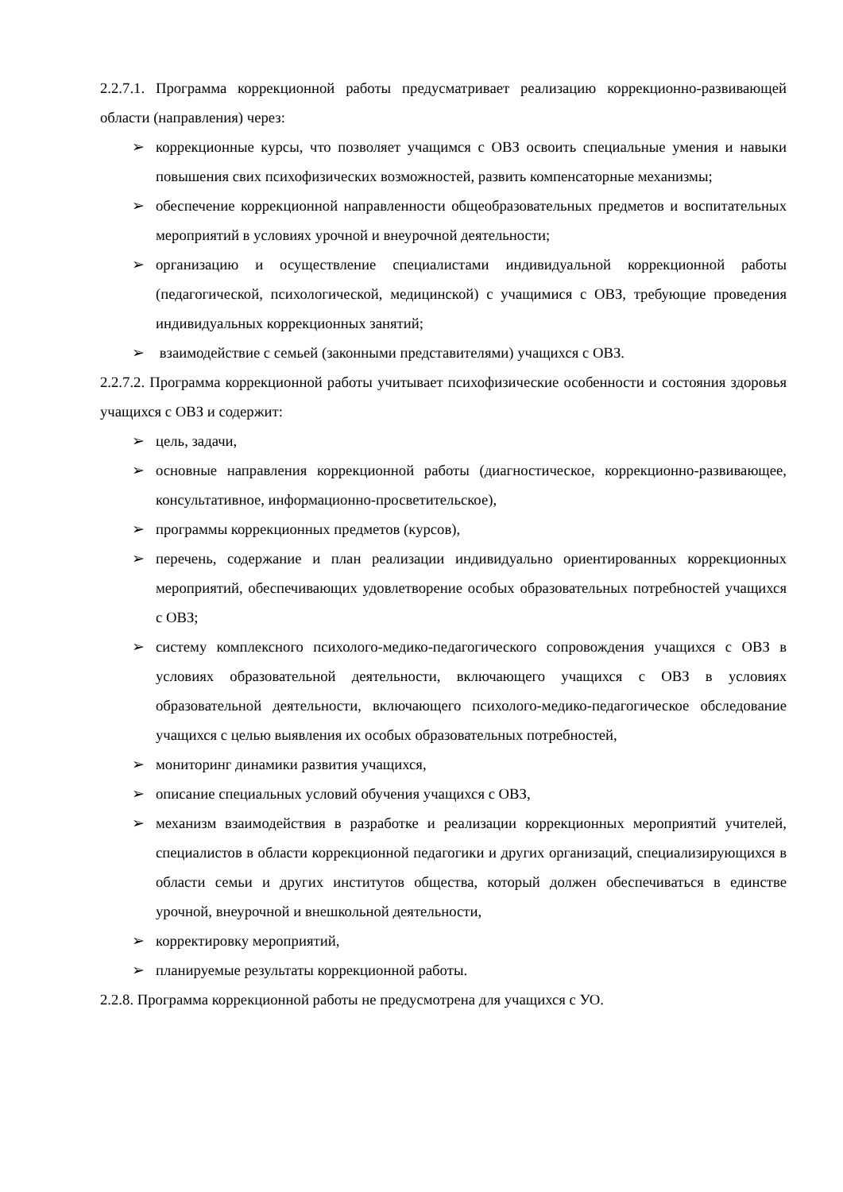2.2.7.1. Программа коррекционной работы предусматривает реализацию коррекционно-развивающей области (направления) через:
➢ коррекционные курсы, что позволяет учащимся с ОВЗ освоить специальные умения и навыки повышения свих психофизических возможностей, развить компенсаторные механизмы;
➢ обеспечение коррекционной направленности общеобразовательных предметов и воспитательных мероприятий в условиях урочной и внеурочной деятельности;
➢ организацию и осуществление специалистами индивидуальной коррекционной работы (педагогической, психологической, медицинской) с учащимися с ОВЗ, требующие проведения индивидуальных коррекционных занятий;
➢ взаимодействие с семьей (законными представителями) учащихся с ОВЗ.
2.2.7.2. Программа коррекционной работы учитывает психофизические особенности и состояния здоровья учащихся с ОВЗ и содержит:
➢ цель, задачи,
➢ основные направления коррекционной работы (диагностическое, коррекционно-развивающее, консультативное, информационно-просветительское),
➢ программы коррекционных предметов (курсов),
➢ перечень, содержание и план реализации индивидуально ориентированных коррекционных мероприятий, обеспечивающих удовлетворение особых образовательных потребностей учащихся с ОВЗ;
➢ систему комплексного психолого-медико-педагогического сопровождения учащихся с ОВЗ в условиях образовательной деятельности, включающего учащихся с ОВЗ в условиях образовательной деятельности, включающего психолого-медико-педагогическое обследование учащихся с целью выявления их особых образовательных потребностей,
➢ мониторинг динамики развития учащихся,
➢ описание специальных условий обучения учащихся с ОВЗ,
➢ механизм взаимодействия в разработке и реализации коррекционных мероприятий учителей, специалистов в области коррекционной педагогики и других организаций, специализирующихся в области семьи и других институтов общества, который должен обеспечиваться в единстве урочной, внеурочной и внешкольной деятельности,
➢ корректировку мероприятий,
➢ планируемые результаты коррекционной работы.
2.2.8. Программа коррекционной работы не предусмотрена для учащихся с УО.